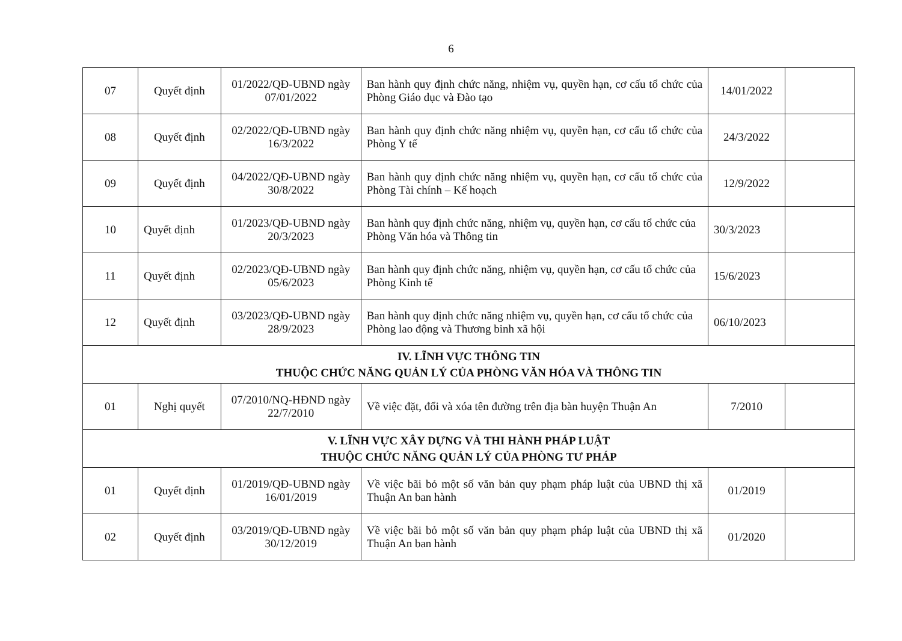6
| 07 | Quyết định | 01/2022/QĐ-UBND ngày 07/01/2022 | Ban hành quy định chức năng, nhiệm vụ, quyền hạn, cơ cấu tổ chức của Phòng Giáo dục và Đào tạo | 14/01/2022 | |
| 08 | Quyết định | 02/2022/QĐ-UBND ngày 16/3/2022 | Ban hành quy định chức năng nhiệm vụ, quyền hạn, cơ cấu tổ chức của Phòng Y tế | 24/3/2022 | |
| 09 | Quyết định | 04/2022/QĐ-UBND ngày 30/8/2022 | Ban hành quy định chức năng nhiệm vụ, quyền hạn, cơ cấu tổ chức của Phòng Tài chính – Kế hoạch | 12/9/2022 | |
| 10 | Quyết định | 01/2023/QĐ-UBND ngày 20/3/2023 | Ban hành quy định chức năng, nhiệm vụ, quyền hạn, cơ cấu tổ chức của Phòng Văn hóa và Thông tin | 30/3/2023 | |
| 11 | Quyết định | 02/2023/QĐ-UBND ngày 05/6/2023 | Ban hành quy định chức năng, nhiệm vụ, quyền hạn, cơ cấu tổ chức của Phòng Kinh tế | 15/6/2023 | |
| 12 | Quyết định | 03/2023/QĐ-UBND ngày 28/9/2023 | Ban hành quy định chức năng nhiệm vụ, quyền hạn, cơ cấu tổ chức của Phòng lao động và Thương binh xã hội | 06/10/2023 | |
| IV. LĨNH VỰC THÔNG TIN THUỘC CHỨC NĂNG QUẢN LÝ CỦA PHÒNG VĂN HÓA VÀ THÔNG TIN | | | | | |
| 01 | Nghị quyết | 07/2010/NQ-HĐND ngày 22/7/2010 | Về việc đặt, đổi và xóa tên đường trên địa bàn huyện Thuận An | 7/2010 | |
| V. LĨNH VỰC XÂY DỰNG VÀ THI HÀNH PHÁP LUẬT THUỘC CHỨC NĂNG QUẢN LÝ CỦA PHÒNG TƯ PHÁP | | | | | |
| 01 | Quyết định | 01/2019/QĐ-UBND ngày 16/01/2019 | Về việc bãi bỏ một số văn bản quy phạm pháp luật của UBND thị xã Thuận An ban hành | 01/2019 | |
| 02 | Quyết định | 03/2019/QĐ-UBND ngày 30/12/2019 | Về việc bãi bỏ một số văn bản quy phạm pháp luật của UBND thị xã Thuận An ban hành | 01/2020 | |